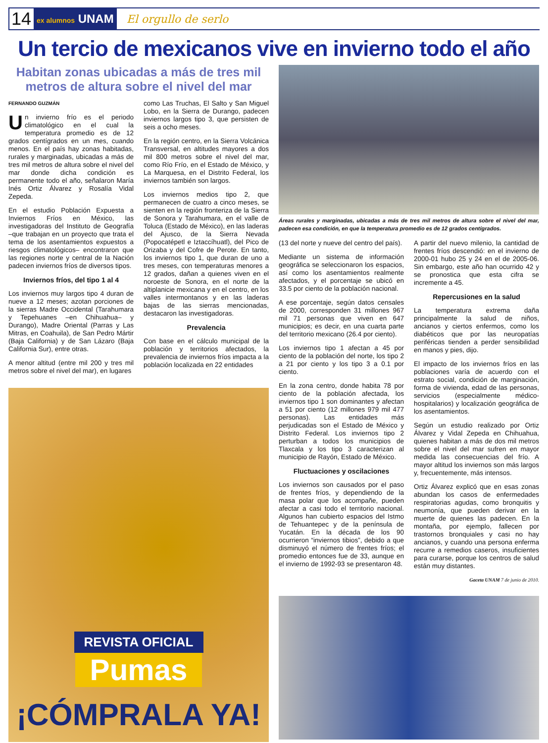14
ex alumnos UNAM
El orgullo de serlo
Un tercio de mexicanos vive en invierno todo el año
Habitan zonas ubicadas a más de tres mil metros de altura sobre el nivel del mar
FERNANDO GUZMÁN
Un invierno frío es el periodo climatológico en el cual la temperatura promedio es de 12 grados centígrados en un mes, cuando menos. En el país hay zonas habitadas, rurales y marginadas, ubicadas a más de tres mil metros de altura sobre el nivel del mar donde dicha condición es permanente todo el año, señalaron María Inés Ortiz Álvarez y Rosalía Vidal Zepeda.
En el estudio Población Expuesta a Inviernos Fríos en México, las investigadoras del Instituto de Geografía –que trabajan en un proyecto que trata el tema de los asentamientos expuestos a riesgos climatológicos– encontraron que las regiones norte y central de la Nación padecen inviernos fríos de diversos tipos.
Inviernos fríos, del tipo 1 al 4
Los inviernos muy largos tipo 4 duran de nueve a 12 meses; azotan porciones de la sierras Madre Occidental (Tarahumara y Tepehuanes –en Chihuahua– y Durango), Madre Oriental (Parras y Las Mitras, en Coahuila), de San Pedro Mártir (Baja California) y de San Lázaro (Baja California Sur), entre otras.
A menor altitud (entre mil 200 y tres mil metros sobre el nivel del mar), en lugares
como Las Truchas, El Salto y San Miguel Lobo, en la Sierra de Durango, padecen inviernos largos tipo 3, que persisten de seis a ocho meses.
En la región centro, en la Sierra Volcánica Transversal, en altitudes mayores a dos mil 800 metros sobre el nivel del mar, como Río Frío, en el Estado de México, y La Marquesa, en el Distrito Federal, los inviernos también son largos.
Los inviernos medios tipo 2, que permanecen de cuatro a cinco meses, se sienten en la región fronteriza de la Sierra de Sonora y Tarahumara, en el valle de Toluca (Estado de México), en las laderas del Ajusco, de la Sierra Nevada (Popocatépetl e Iztaccíhuatl), del Pico de Orizaba y del Cofre de Perote. En tanto, los inviernos tipo 1, que duran de uno a tres meses, con temperaturas menores a 12 grados, dañan a quienes viven en el noroeste de Sonora, en el norte de la altiplanicie mexicana y en el centro, en los valles intermontanos y en las laderas bajas de las sierras mencionadas, destacaron las investigadoras.
Prevalencia
Con base en el cálculo municipal de la población y territorios afectados, la prevalencia de inviernos fríos impacta a la población localizada en 22 entidades
REVISTA OFICIAL
Pumas
¡CÓMPRALA YA!
Áreas rurales y marginadas, ubicadas a más de tres mil metros de altura sobre el nivel del mar, padecen esa condición, en que la temperatura promedio es de 12 grados centígrados.
(13 del norte y nueve del centro del país).
Mediante un sistema de información geográfica se seleccionaron los espacios, así como los asentamientos realmente afectados, y el porcentaje se ubicó en 33.5 por ciento de la población nacional.
A ese porcentaje, según datos censales de 2000, corresponden 31 millones 967 mil 71 personas que viven en 647 municipios; es decir, en una cuarta parte del territorio mexicano (26.4 por ciento).
Los inviernos tipo 1 afectan a 45 por ciento de la población del norte, los tipo 2 a 21 por ciento y los tipo 3 a 0.1 por ciento.
En la zona centro, donde habita 78 por ciento de la población afectada, los inviernos tipo 1 son dominantes y afectan a 51 por ciento (12 millones 979 mil 477 personas). Las entidades más perjudicadas son el Estado de México y Distrito Federal. Los inviernos tipo 2 perturban a todos los municipios de Tlaxcala y los tipo 3 caracterizan al municipio de Rayón, Estado de México.
Fluctuaciones y oscilaciones
Los inviernos son causados por el paso de frentes fríos, y dependiendo de la masa polar que los acompañe, pueden afectar a casi todo el territorio nacional. Algunos han cubierto espacios del Istmo de Tehuantepec y de la península de Yucatán. En la década de los 90 ocurrieron “inviernos tibios”, debido a que disminuyó el número de frentes fríos; el promedio entonces fue de 33, aunque en el invierno de 1992-93 se presentaron 48.
A partir del nuevo milenio, la cantidad de frentes fríos descendió: en el invierno de 2000-01 hubo 25 y 24 en el de 2005-06. Sin embargo, este año han ocurrido 42 y se pronostica que esta cifra se incremente a 45.
Repercusiones en la salud
La temperatura extrema daña principalmente la salud de niños, ancianos y ciertos enfermos, como los diabéticos que por las neuropatías periféricas tienden a perder sensibilidad en manos y pies, dijo.
El impacto de los inviernos fríos en las poblaciones varía de acuerdo con el estrato social, condición de marginación, forma de vivienda, edad de las personas, servicios (especialmente médico-hospitalarios) y localización geográfica de los asentamientos.
Según un estudio realizado por Ortiz Álvarez y Vidal Zepeda en Chihuahua, quienes habitan a más de dos mil metros sobre el nivel del mar sufren en mayor medida las consecuencias del frío. A mayor altitud los inviernos son más largos y, frecuentemente, más intensos.
Ortiz Álvarez explicó que en esas zonas abundan los casos de enfermedades respiratorias agudas, como bronquitis y neumonía, que pueden derivar en la muerte de quienes las padecen. En la montaña, por ejemplo, fallecen por trastornos bronquiales y casi no hay ancianos, y cuando una persona enferma recurre a remedios caseros, insuficientes para curarse, porque los centros de salud están muy distantes.
Gaceta UNAM 7 de junio de 2010.